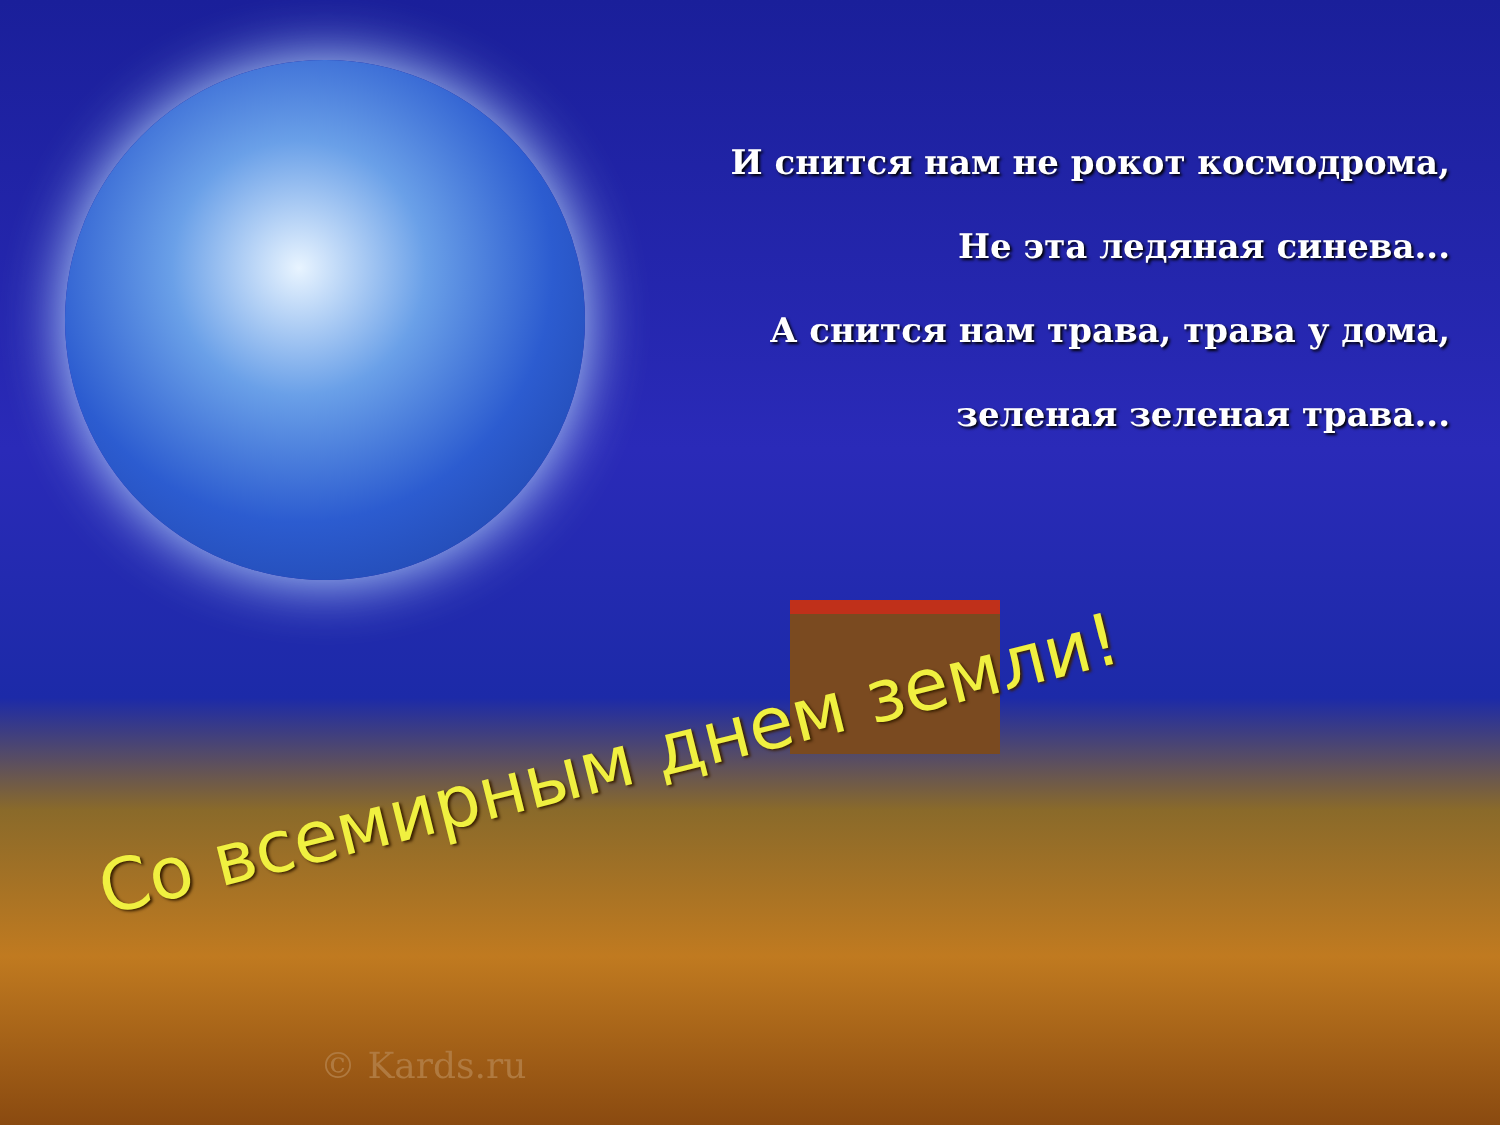И снится нам не рокот космодрома,
Не эта ледяная синева...
А снится нам трава, трава у дома,
зеленая зеленая трава...
Со всемирным днем земли!
© Kards.ru